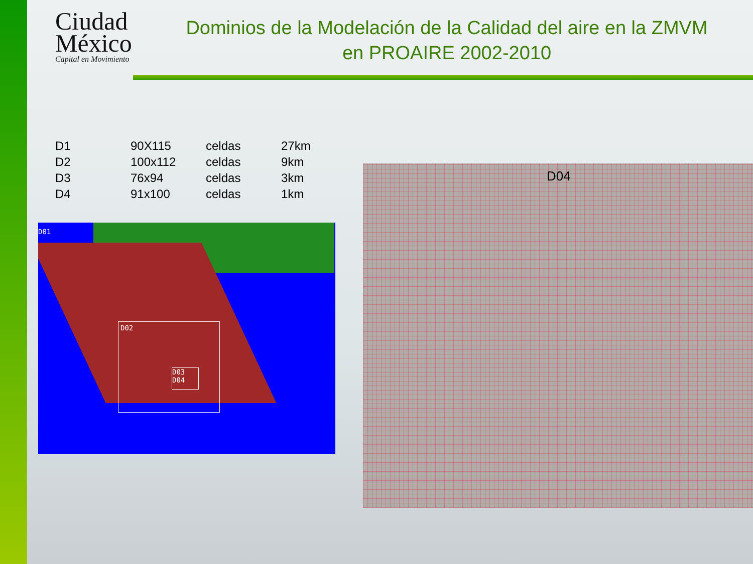Ciudad México
Capital en Movimiento
Dominios de la Modelación de la Calidad del aire en la ZMVM en PROAIRE 2002-2010
| D1 | 90X115 | celdas | 27km |
| D2 | 100x112 | celdas | 9km |
| D3 | 76x94 | celdas | 3km |
| D4 | 91x100 | celdas | 1km |
D01
D02
D03 D04
D04